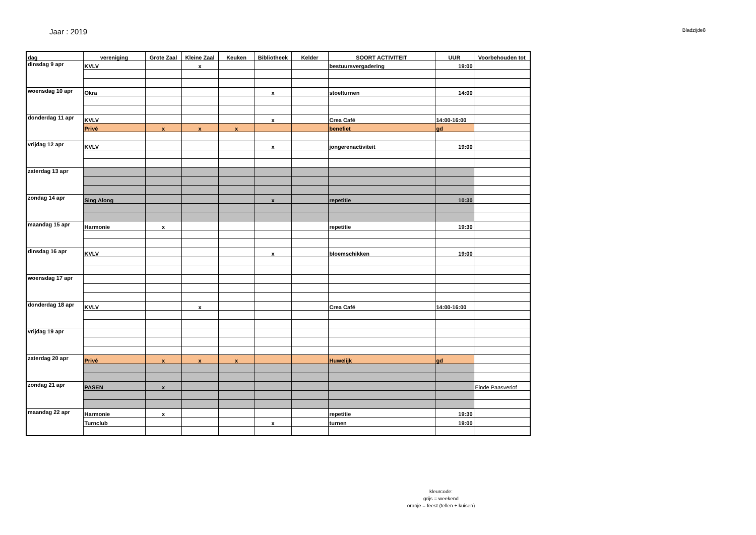Jaar : 2019
Bladzijde8
| dag | vereniging | Grote Zaal | Kleine Zaal | Keuken | Bibliotheek | Kelder | SOORT ACTIVITEIT | UUR | Voorbehouden tot |
| --- | --- | --- | --- | --- | --- | --- | --- | --- | --- |
| dinsdag 9 apr | KVLV | | x | | | | bestuursvergadering | 19:00 | |
| woensdag 10 apr | Okra | | | | x | | stoelturnen | 14:00 | |
| donderdag 11 apr | KVLV | | | | x | | Crea Café | 14:00-16:00 | |
| | Privé | x | x | x | | | benefiet | gd | |
| vrijdag 12 apr | KVLV | | | | x | | jongerenactiviteit | 19:00 | |
| zaterdag 13 apr | | | | | | | | | |
| zondag 14 apr | Sing Along | | | | x | | repetitie | 10:30 | |
| maandag 15 apr | Harmonie | x | | | | | repetitie | 19:30 | |
| dinsdag 16 apr | KVLV | | | | x | | bloemschikken | 19:00 | |
| woensdag 17 apr | | | | | | | | | |
| donderdag 18 apr | KVLV | | x | | | | Crea Café | 14:00-16:00 | |
| vrijdag 19 apr | | | | | | | | | |
| zaterdag 20 apr | Privé | x | x | x | | | Huwelijk | gd | |
| zondag 21 apr | PASEN | x | | | | | | | Einde Paasverlof |
| maandag 22 apr | Harmonie | x | | | | | repetitie | 19:30 | |
| | Turnclub | | | | x | | turnen | 19:00 | |
kleurcode:
grijs = weekend
oranje = feest (tellen + kuisen)